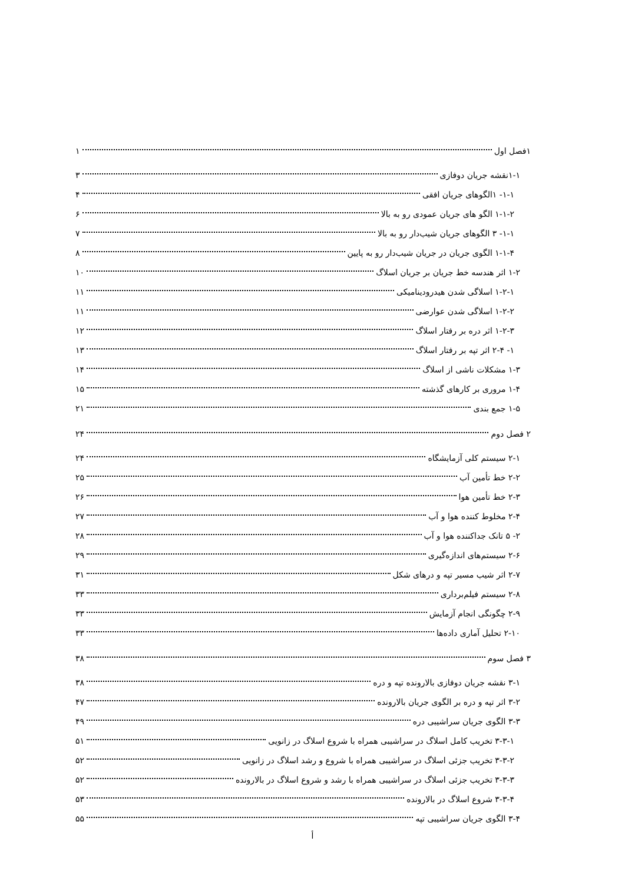۱فصل اول ۱
۱-۱نقشه جریان دوفازی ۳
۱-۱- ۱الگوهای جریان افقی ۴
۱-۱-۲ الگو های جریان عمودی رو به بالا ۶
۱-۱- ۳ الگوهای جریان شیب‌دار رو به بالا ۷
۱-۱-۴ الگوی جریان در جریان شیب‌دار رو به پایین ۸
۱-۲ اثر هندسه خط جریان بر جریان اسلاگ ۱۰
۱-۲-۱ اسلاگی شدن هیدرودینامیکی ۱۱
۱-۲-۲ اسلاگی شدن عوارضی ۱۱
۱-۲-۳ اثر دره بر رفتار اسلاگ ۱۲
۱- ۲-۴ اثر تپه بر رفتار اسلاگ ۱۳
۱-۳ مشکلات ناشی از اسلاگ ۱۴
۱-۴ مروری بر کارهای گذشته ۱۵
۱-۵ جمع بندی ۲۱
۲ فصل دوم ۲۴
۲-۱ سیستم کلی آزمایشگاه ۲۴
۲-۲ خط تأمین آب ۲۵
۲-۳ خط تأمین هوا ۲۶
۲-۴ مخلوط کننده هوا و آب ۲۷
۲- ۵ تانک جداکننده هوا و آب ۲۸
۲-۶ سیستم‌های اندازه‌گیری ۲۹
۲-۷ اثر شیب مسیر تپه و درهای شکل ۳۱
۲-۸ سیستم فیلم‌برداری ۳۳
۲-۹ چگونگی انجام آزمایش ۳۳
۲-۱۰ تحلیل آماری داده‌ها ۳۳
۳ فصل سوم ۳۸
۳-۱ نقشه جریان دوفازی بالارونده تپه و دره ۳۸
۳-۲ اثر تپه و دره بر الگوی جریان بالارونده ۴۷
۳-۳ الگوی جریان سراشیبی دره ۴۹
۳-۳-۱ تخریب کامل اسلاگ در سراشیبی همراه با شروع اسلاگ در زانویی ۵۱
۳-۳-۲ تخریب جزئی اسلاگ در سراشیبی همراه با شروع و رشد اسلاگ در زانویی ۵۲
۳-۳-۳ تخریب جزئی اسلاگ در سراشیبی همراه با رشد و شروع اسلاگ در بالارونده ۵۲
۳-۳-۴ شروع اسلاگ در بالارونده ۵۳
۳-۴ الگوی جریان سراشیبی تپه ۵۵
أ